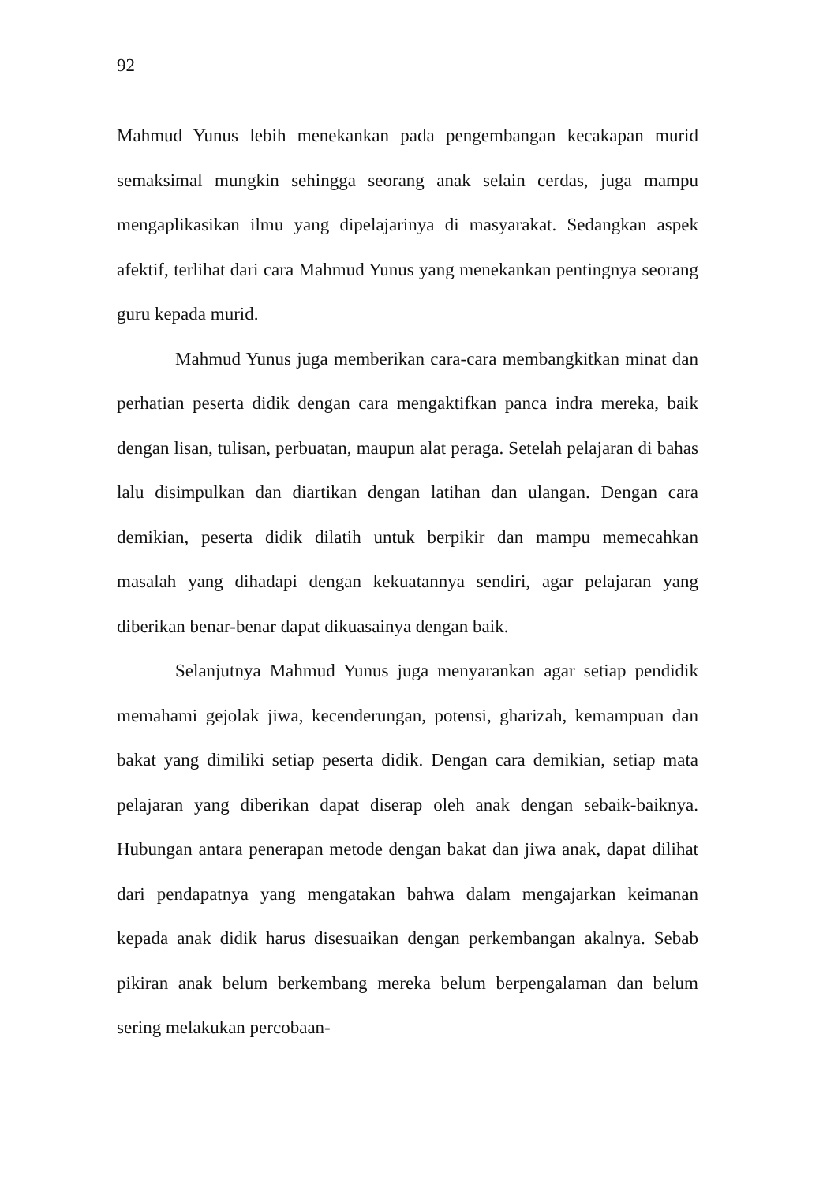92
Mahmud Yunus lebih menekankan pada pengembangan kecakapan murid semaksimal mungkin sehingga seorang anak selain cerdas, juga mampu mengaplikasikan ilmu yang dipelajarinya di masyarakat. Sedangkan aspek afektif, terlihat dari cara Mahmud Yunus yang menekankan pentingnya seorang guru kepada murid.
Mahmud Yunus juga memberikan cara-cara membangkitkan minat dan perhatian peserta didik dengan cara mengaktifkan panca indra mereka, baik dengan lisan, tulisan, perbuatan, maupun alat peraga. Setelah pelajaran di bahas lalu disimpulkan dan diartikan dengan latihan dan ulangan. Dengan cara demikian, peserta didik dilatih untuk berpikir dan mampu memecahkan masalah yang dihadapi dengan kekuatannya sendiri, agar pelajaran yang diberikan benar-benar dapat dikuasainya dengan baik.
Selanjutnya Mahmud Yunus juga menyarankan agar setiap pendidik memahami gejolak jiwa, kecenderungan, potensi, gharizah, kemampuan dan bakat yang dimiliki setiap peserta didik. Dengan cara demikian, setiap mata pelajaran yang diberikan dapat diserap oleh anak dengan sebaik-baiknya. Hubungan antara penerapan metode dengan bakat dan jiwa anak, dapat dilihat dari pendapatnya yang mengatakan bahwa dalam mengajarkan keimanan kepada anak didik harus disesuaikan dengan perkembangan akalnya. Sebab pikiran anak belum berkembang mereka belum berpengalaman dan belum sering melakukan percobaan-